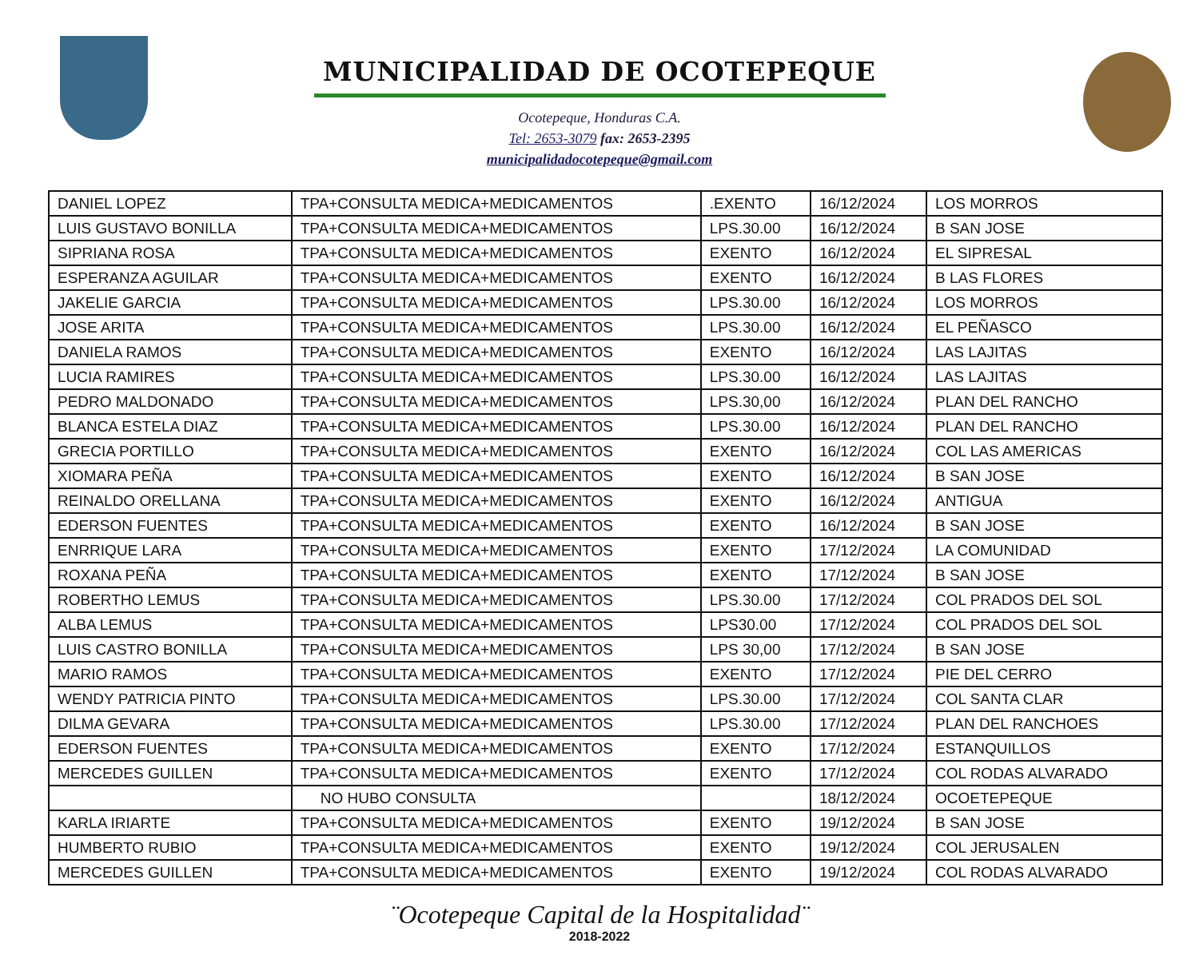MUNICIPALIDAD DE OCOTEPEQUE
Ocotepeque, Honduras C.A.
Tel: 2653-3079 fax: 2653-2395
municipalidadocotepeque@gmail.com
| DANIEL LOPEZ | TPA+CONSULTA MEDICA+MEDICAMENTOS | .EXENTO | 16/12/2024 | LOS MORROS |
| LUIS GUSTAVO BONILLA | TPA+CONSULTA MEDICA+MEDICAMENTOS | LPS.30.00 | 16/12/2024 | B SAN JOSE |
| SIPRIANA ROSA | TPA+CONSULTA MEDICA+MEDICAMENTOS | EXENTO | 16/12/2024 | EL SIPRESAL |
| ESPERANZA AGUILAR | TPA+CONSULTA MEDICA+MEDICAMENTOS | EXENTO | 16/12/2024 | B LAS FLORES |
| JAKELIE GARCIA | TPA+CONSULTA MEDICA+MEDICAMENTOS | LPS.30.00 | 16/12/2024 | LOS MORROS |
| JOSE ARITA | TPA+CONSULTA MEDICA+MEDICAMENTOS | LPS.30.00 | 16/12/2024 | EL PEÑASCO |
| DANIELA RAMOS | TPA+CONSULTA MEDICA+MEDICAMENTOS | EXENTO | 16/12/2024 | LAS LAJITAS |
| LUCIA RAMIRES | TPA+CONSULTA MEDICA+MEDICAMENTOS | LPS.30.00 | 16/12/2024 | LAS LAJITAS |
| PEDRO MALDONADO | TPA+CONSULTA MEDICA+MEDICAMENTOS | LPS.30,00 | 16/12/2024 | PLAN DEL RANCHO |
| BLANCA ESTELA DIAZ | TPA+CONSULTA MEDICA+MEDICAMENTOS | LPS.30.00 | 16/12/2024 | PLAN DEL RANCHO |
| GRECIA PORTILLO | TPA+CONSULTA MEDICA+MEDICAMENTOS | EXENTO | 16/12/2024 | COL LAS AMERICAS |
| XIOMARA PEÑA | TPA+CONSULTA MEDICA+MEDICAMENTOS | EXENTO | 16/12/2024 | B SAN JOSE |
| REINALDO ORELLANA | TPA+CONSULTA MEDICA+MEDICAMENTOS | EXENTO | 16/12/2024 | ANTIGUA |
| EDERSON FUENTES | TPA+CONSULTA MEDICA+MEDICAMENTOS | EXENTO | 16/12/2024 | B SAN JOSE |
| ENRRIQUE LARA | TPA+CONSULTA MEDICA+MEDICAMENTOS | EXENTO | 17/12/2024 | LA COMUNIDAD |
| ROXANA PEÑA | TPA+CONSULTA MEDICA+MEDICAMENTOS | EXENTO | 17/12/2024 | B SAN JOSE |
| ROBERTHO LEMUS | TPA+CONSULTA MEDICA+MEDICAMENTOS | LPS.30.00 | 17/12/2024 | COL PRADOS DEL SOL |
| ALBA LEMUS | TPA+CONSULTA MEDICA+MEDICAMENTOS | LPS30.00 | 17/12/2024 | COL PRADOS DEL SOL |
| LUIS CASTRO BONILLA | TPA+CONSULTA MEDICA+MEDICAMENTOS | LPS 30,00 | 17/12/2024 | B SAN JOSE |
| MARIO RAMOS | TPA+CONSULTA MEDICA+MEDICAMENTOS | EXENTO | 17/12/2024 | PIE DEL CERRO |
| WENDY PATRICIA PINTO | TPA+CONSULTA MEDICA+MEDICAMENTOS | LPS.30.00 | 17/12/2024 | COL SANTA CLAR |
| DILMA GEVARA | TPA+CONSULTA MEDICA+MEDICAMENTOS | LPS.30.00 | 17/12/2024 | PLAN DEL RANCHOES |
| EDERSON FUENTES | TPA+CONSULTA MEDICA+MEDICAMENTOS | EXENTO | 17/12/2024 | ESTANQUILLOS |
| MERCEDES GUILLEN | TPA+CONSULTA MEDICA+MEDICAMENTOS | EXENTO | 17/12/2024 | COL RODAS ALVARADO |
| | NO HUBO CONSULTA | | 18/12/2024 | OCOETEPEQUE |
| KARLA IRIARTE | TPA+CONSULTA MEDICA+MEDICAMENTOS | EXENTO | 19/12/2024 | B SAN JOSE |
| HUMBERTO RUBIO | TPA+CONSULTA MEDICA+MEDICAMENTOS | EXENTO | 19/12/2024 | COL JERUSALEN |
| MERCEDES GUILLEN | TPA+CONSULTA MEDICA+MEDICAMENTOS | EXENTO | 19/12/2024 | COL RODAS ALVARADO |
¨Ocotepeque Capital de la Hospitalidad¨
2018-2022